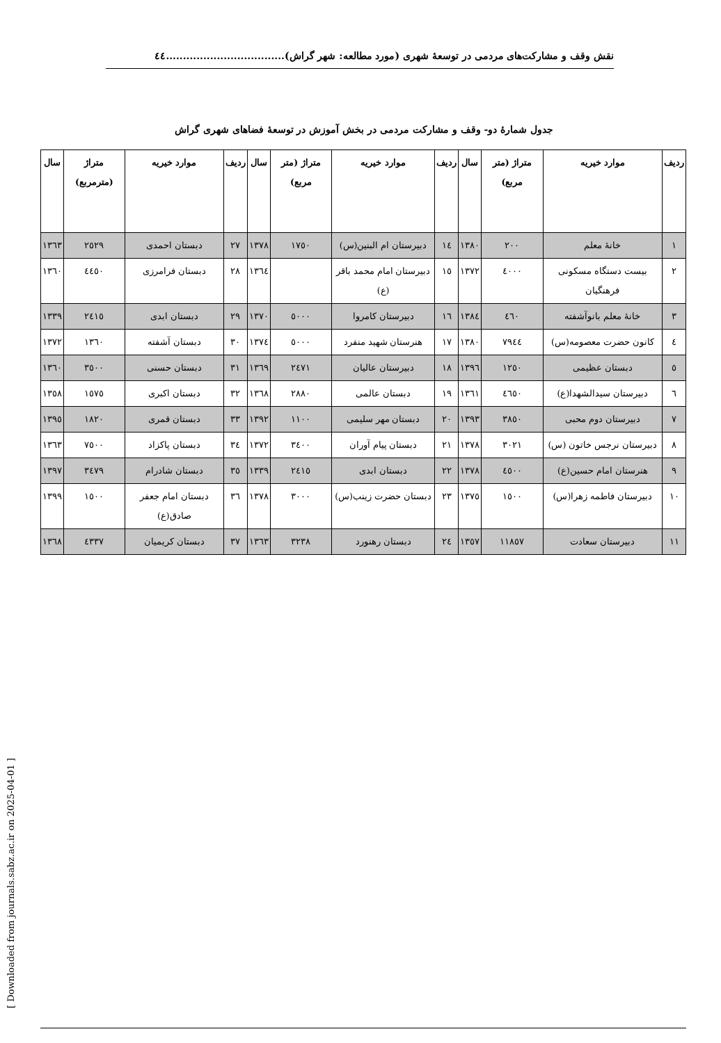نقش وقف و مشارکت‌های مردمی در توسعهٔ شهری (مورد مطالعه: شهر گراش)...................................٤٤
جدول شمارهٔ دو- وقف و مشارکت مردمی در بخش آموزش در توسعهٔ فضاهای شهری گراش
| ردیف | موارد خیریه | متراژ (متر مربع) | سال | ردیف | موارد خیریه | متراژ (متر مربع) | سال | ردیف | موارد خیریه | متراژ (مترمربع) | سال |
| --- | --- | --- | --- | --- | --- | --- | --- | --- | --- | --- | --- |
| ١ | خانهٔ معلم | ٢٠٠ | ١٣٨٠ | ١٤ | دبیرستان ام البنین(س) | ١٧٥٠ | ١٣٧٨ | ٢٧ | دبستان احمدی | ٢٥٢٩ | ١٣٦٣ |
| ٢ | بیست دستگاه مسکونی فرهنگیان | ٤٠٠٠ | ١٣٧٢ | ١٥ | دبیرستان امام محمد باقر (ع) | | ١٣٦٤ | ٢٨ | دبستان فرامرزی | ٤٤٥٠ | ١٣٦٠ |
| ٣ | خانهٔ معلم بانوآشفته | ٤٦٠ | ١٣٨٤ | ١٦ | دبیرستان کامروا | ٥٠٠٠ | ١٣٧٠ | ٢٩ | دبستان ابدی | ٢٤١٥ | ١٣٣٩ |
| ٤ | کانون حضرت معصومه(س) | ٧٩٤٤ | ١٣٨٠ | ١٧ | هنرستان شهید منفرد | ٥٠٠٠ | ١٣٧٤ | ٣٠ | دبستان آشفته | ١٣٦٠ | ١٣٧٢ |
| ٥ | دبستان عظیمی | ١٢٥٠ | ١٣٩٦ | ١٨ | دبیرستان عالیان | ٢٤٧١ | ١٣٦٩ | ٣١ | دبستان حسنی | ٣٥٠٠ | ١٣٦٠ |
| ٦ | دبیرستان سیدالشهدا(ع) | ٤٦٥٠ | ١٣٦١ | ١٩ | دبستان عالمی | ٢٨٨٠ | ١٣٦٨ | ٣٢ | دبستان اکبری | ١٥٧٥ | ١٣٥٨ |
| ٧ | دبیرستان دوم محبی | ٣٨٥٠ | ١٣٩٣ | ٢٠ | دبستان مهر سلیمی | ١١٠٠ | ١٣٩٢ | ٣٣ | دبستان قمری | ١٨٢٠ | ١٣٩٥ |
| ٨ | دبیرستان نرجس خاتون (س) | ٣٠٢١ | ١٣٧٨ | ٢١ | دبستان پیام آوران | ٣٤٠٠ | ١٣٧٢ | ٣٤ | دبستان پاکزاد | ٧٥٠٠ | ١٣٦٣ |
| ٩ | هنرستان امام حسین(ع) | ٤٥٠٠ | ١٣٧٨ | ٢٢ | دبستان ابدی | ٢٤١٥ | ١٣٣٩ | ٣٥ | دبستان شادرام | ٣٤٧٩ | ١٣٩٧ |
| ١٠ | دبیرستان فاطمه زهرا(س) | ١٥٠٠ | ١٣٧٥ | ٢٣ | دبستان حضرت زینب(س) | ٣٠٠٠ | ١٣٧٨ | ٣٦ | دبستان امام جعفر صادق(ع) | ١٥٠٠ | ١٣٩٩ |
| ١١ | دبیرستان سعادت | ١١٨٥٧ | ١٣٥٧ | ٢٤ | دبستان رهنورد | ٣٢٣٨ | ١٣٦٣ | ٣٧ | دبستان کریمیان | ٤٣٣٧ | ١٣٦٨ |
[ Downloaded from journals.sabz.ac.ir on 2025-04-01 ]